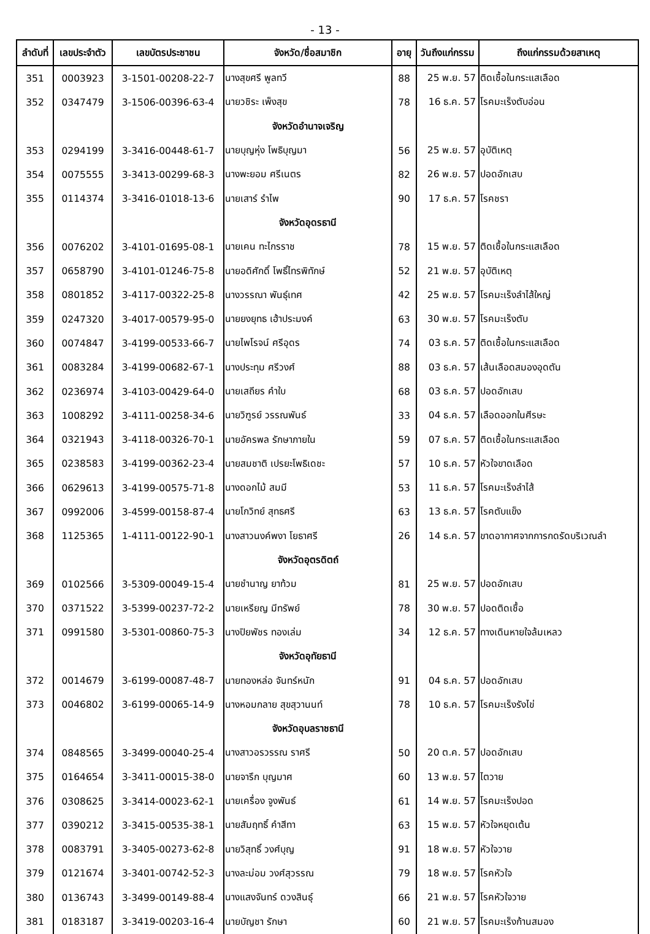- 13 -
| ลำดับที่ | เลขประจำตัว | เลขบัตรประชาชน | จังหวัด/ชื่อสมาชิก | อายุ | วันถึงแก่กรรม | ถึงแก่กรรมด้วยสาเหตุ |
| --- | --- | --- | --- | --- | --- | --- |
| 351 | 0003923 | 3-1501-00208-22-7 | นางสุขศรี พูลทวี | 88 | 25 พ.ย. 57 | ติดเชื้อในกระแสเลือด |
| 352 | 0347479 | 3-1506-00396-63-4 | นายวชิระ เพ็งสุข | 78 | 16 ธ.ค. 57 | โรคมะเร็งตับอ่อน |
| | | | จังหวัดอำนาจเจริญ | | | |
| 353 | 0294199 | 3-3416-00448-61-7 | นายบุญหุ่ง โพธิบุญมา | 56 | 25 พ.ย. 57 | อุบัติเหตุ |
| 354 | 0075555 | 3-3413-00299-68-3 | นางพะยอม ศรีเนตร | 82 | 26 พ.ย. 57 | ปอดอักเสบ |
| 355 | 0114374 | 3-3416-01018-13-6 | นายเสาร์ รำไพ | 90 | 17 ธ.ค. 57 | โรคชรา |
| | | | จังหวัดอุดรธานี | | | |
| 356 | 0076202 | 3-4101-01695-08-1 | นายเคน ทะไกรราช | 78 | 15 พ.ย. 57 | ติดเชื้อในกระแสเลือด |
| 357 | 0658790 | 3-4101-01246-75-8 | นายอดิศักดิ์ โพธิ์ไทรพิทักษ์ | 52 | 21 พ.ย. 57 | อุบัติเหตุ |
| 358 | 0801852 | 3-4117-00322-25-8 | นางวรรณา พันธุ์เทศ | 42 | 25 พ.ย. 57 | โรคมะเร็งลำไส้ใหญ่ |
| 359 | 0247320 | 3-4017-00579-95-0 | นายยงยุทธ เฮ้าประมงค์ | 63 | 30 พ.ย. 57 | โรคมะเร็งตับ |
| 360 | 0074847 | 3-4199-00533-66-7 | นายไพโรจน์ ศรีอุดร | 74 | 03 ธ.ค. 57 | ติดเชื้อในกระแสเลือด |
| 361 | 0083284 | 3-4199-00682-67-1 | นางประทุม ศรีวงศ์ | 88 | 03 ธ.ค. 57 | เส้นเลือดสมองอุดตัน |
| 362 | 0236974 | 3-4103-00429-64-0 | นายเสถียร คำใบ | 68 | 03 ธ.ค. 57 | ปอดอักเสบ |
| 363 | 1008292 | 3-4111-00258-34-6 | นายวิฑูรย์ วรรณพันธ์ | 33 | 04 ธ.ค. 57 | เลือดออกในศีรษะ |
| 364 | 0321943 | 3-4118-00326-70-1 | นายอัครพล รักษาภายใน | 59 | 07 ธ.ค. 57 | ติดเชื้อในกระแสเลือด |
| 365 | 0238583 | 3-4199-00362-23-4 | นายสมชาติ เปรยะโพธิเดชะ | 57 | 10 ธ.ค. 57 | หัวใจขาดเลือด |
| 366 | 0629613 | 3-4199-00575-71-8 | นางดอกไม้ สมมี | 53 | 11 ธ.ค. 57 | โรคมะเร็งลำไส้ |
| 367 | 0992006 | 3-4599-00158-87-4 | นายโกวิทย์ สุทธศรี | 63 | 13 ธ.ค. 57 | โรคตับแข็ง |
| 368 | 1125365 | 1-4111-00122-90-1 | นางสาวนงค์พงา โยธาศรี | 26 | 14 ธ.ค. 57 | ขาดอากาศจากการกดรัดบริเวณลำ |
| | | | จังหวัดอุตรดิตถ์ | | | |
| 369 | 0102566 | 3-5309-00049-15-4 | นายชำนาญ ยาท้วม | 81 | 25 พ.ย. 57 | ปอดอักเสบ |
| 370 | 0371522 | 3-5399-00237-72-2 | นายเหรียญ มีทรัพย์ | 78 | 30 พ.ย. 57 | ปอดติดเชื้อ |
| 371 | 0991580 | 3-5301-00860-75-3 | นางปิยพัชร ทองเล่ม | 34 | 12 ธ.ค. 57 | ทางเดินหายใจล้มเหลว |
| | | | จังหวัดอุทัยธานี | | | |
| 372 | 0014679 | 3-6199-00087-48-7 | นายทองหล่อ จันทร์หนัก | 91 | 04 ธ.ค. 57 | ปอดอักเสบ |
| 373 | 0046802 | 3-6199-00065-14-9 | นางหอมกลาย สุขสุวานนท์ | 78 | 10 ธ.ค. 57 | โรคมะเร็งรังไข่ |
| | | | จังหวัดอุบลราชธานี | | | |
| 374 | 0848565 | 3-3499-00040-25-4 | นางสาวอรวรรณ ราศรี | 50 | 20 ต.ค. 57 | ปอดอักเสบ |
| 375 | 0164654 | 3-3411-00015-38-0 | นายจารึก บุญมาศ | 60 | 13 พ.ย. 57 | ไตวาย |
| 376 | 0308625 | 3-3414-00023-62-1 | นายเครื่อง จูงพันธ์ | 61 | 14 พ.ย. 57 | โรคมะเร็งปอด |
| 377 | 0390212 | 3-3415-00535-38-1 | นายสัมฤทธิ์ คำสีทา | 63 | 15 พ.ย. 57 | หัวใจหยุดเต้น |
| 378 | 0083791 | 3-3405-00273-62-8 | นายวิสุทธิ์ วงศ์บุญ | 91 | 18 พ.ย. 57 | หัวใจวาย |
| 379 | 0121674 | 3-3401-00742-52-3 | นางละม่อม วงศ์สุวรรณ | 79 | 18 พ.ย. 57 | โรคหัวใจ |
| 380 | 0136743 | 3-3499-00149-88-4 | นางแสงจันทร์ ดวงสินธุ์ | 66 | 21 พ.ย. 57 | โรคหัวใจวาย |
| 381 | 0183187 | 3-3419-00203-16-4 | นายบัญชา รักษา | 60 | 21 พ.ย. 57 | โรคมะเร็งก้านสมอง |